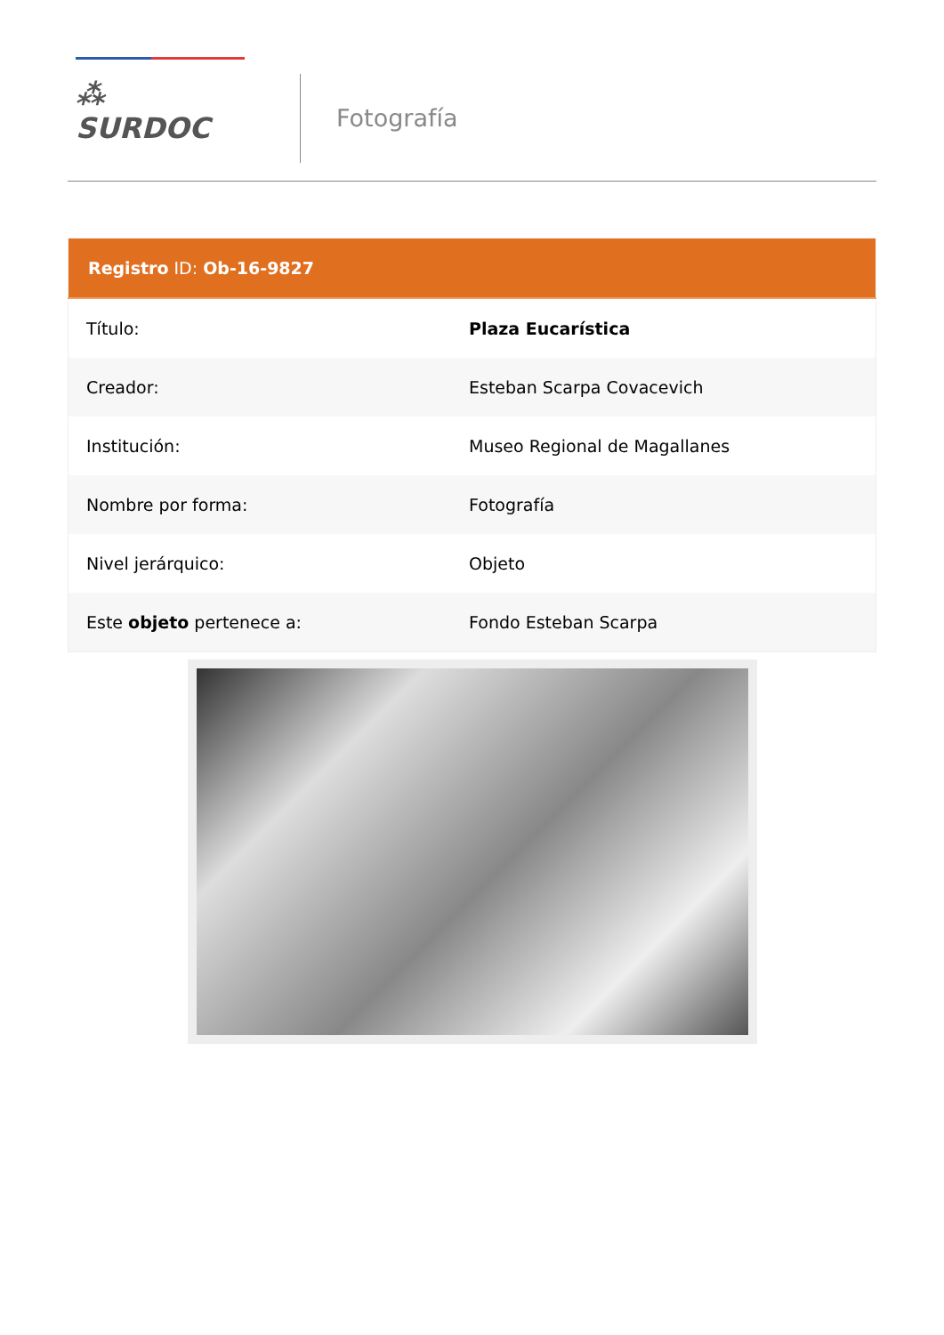⁂ SURDOC
Fotografía
| Registro ID: Ob-16-9827 | |
| --- | --- |
| Título: | Plaza Eucarística |
| Creador: | Esteban Scarpa Covacevich |
| Institución: | Museo Regional de Magallanes |
| Nombre por forma: | Fotografía |
| Nivel jerárquico: | Objeto |
| Este objeto pertenece a: | Fondo Esteban Scarpa |